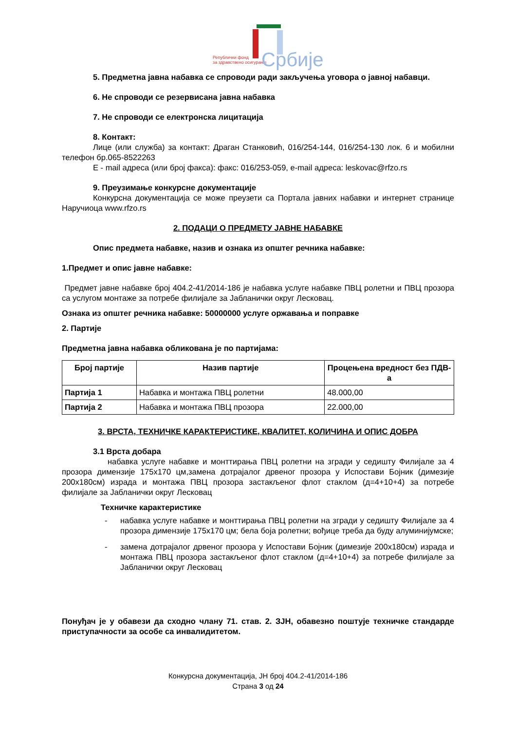Републички фонд
за здравствено осигурање
Србије
5. Предметна јавна набавка се спроводи ради закључења уговора о јавној набавци.
6. Не спроводи се резервисана јавна набавка
7. Не спроводи се електронска лицитација
8. Контакт:
Лице (или служба) за контакт: Драган Станковић, 016/254-144, 016/254-130 лок. 6 и мобилни телефон бр.065-8522263
E - mail адреса (или број факса): факс: 016/253-059, e-mail адреса: leskovac@rfzo.rs
9. Преузимање конкурсне документације
Конкурсна документација се може преузети са Портала јавних набавки и интернет странице Наручиоца www.rfzo.rs
2. ПОДАЦИ О ПРЕДМЕТУ ЈАВНЕ НАБАВКЕ
Опис предмета набавке, назив и ознака из општег речника набавке:
1.Предмет и опис јавне набавке:
Предмет јавне набавке број 404.2-41/2014-186 је набавка услуге набавке ПВЦ ролетни и ПВЦ прозора са услугом монтаже за потребе филијале за Јабланички округ Лесковац.
Ознака из општег речника набавке: 50000000 услуге оржавања и поправке
2. Партије
Предметна јавна набавка обликована је по партијама:
| Број партије | Назив партије | Процењена вредност без ПДВ-а |
| --- | --- | --- |
| Партија 1 | Набавка и монтажа ПВЦ ролетни | 48.000,00 |
| Партија 2 | Набавка и монтажа ПВЦ прозора | 22.000,00 |
3. ВРСТА, ТЕХНИЧКЕ КАРАКТЕРИСТИКЕ, КВАЛИТЕТ, КОЛИЧИНА И ОПИС ДОБРА
3.1 Врста добара
набавка услуге набавке и монттирања ПВЦ ролетни на згради у седишту Филијале за 4 прозора димензије 175х170 цм,замена дотрајалог дрвеног прозора у Испостави Бојник (димезије 200х180см) израда и монтажа ПВЦ прозора застакљеног флот стаклом (д=4+10+4) за потребе филијале за Јабланички округ Лесковац
Техничке карактеристике
- набавка услуге набавке и монттирања ПВЦ ролетни на згради у седишту Филијале за 4 прозора димензије 175х170 цм; бела боја ролетни; вођице треба да буду алуминијумске;
- замена дотрајалог дрвеног прозора у Испостави Бојник (димезије 200х180см) израда и монтажа ПВЦ прозора застакљеног флот стаклом (д=4+10+4) за потребе филијале за Јабланички округ Лесковац
Понуђач је у обавези да сходно члану 71. став. 2. ЗЈН, обавезно поштује техничке стандарде приступачности за особе са инвалидитетом.
Конкурсна документација, ЈН број 404.2-41/2014-186
Страна 3 од 24